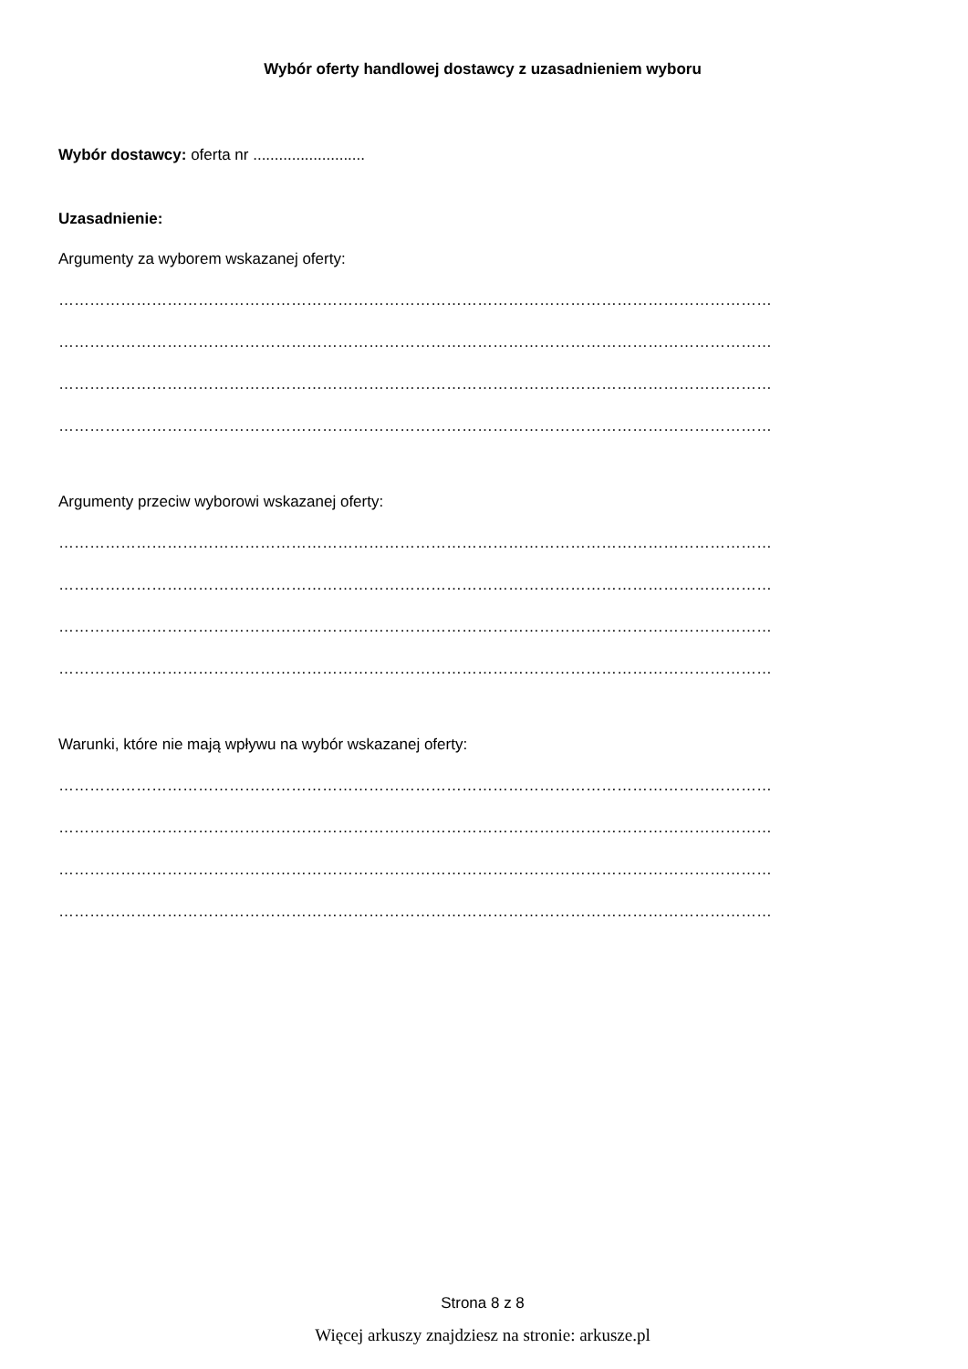Wybór oferty handlowej dostawcy z uzasadnieniem wyboru
Wybór dostawcy: oferta nr ..........................
Uzasadnienie:
Argumenty za wyborem wskazanej oferty:
…………………………………………………………………………………………………………………………
…………………………………………………………………………………………………………………………
…………………………………………………………………………………………………………………………
…………………………………………………………………………………………………………………………
Argumenty przeciw wyborowi wskazanej oferty:
…………………………………………………………………………………………………………………………
…………………………………………………………………………………………………………………………
…………………………………………………………………………………………………………………………
…………………………………………………………………………………………………………………………
Warunki, które nie mają wpływu na wybór wskazanej oferty:
…………………………………………………………………………………………………………………………
…………………………………………………………………………………………………………………………
…………………………………………………………………………………………………………………………
…………………………………………………………………………………………………………………………
Strona 8 z 8
Więcej arkuszy znajdziesz na stronie: arkusze.pl